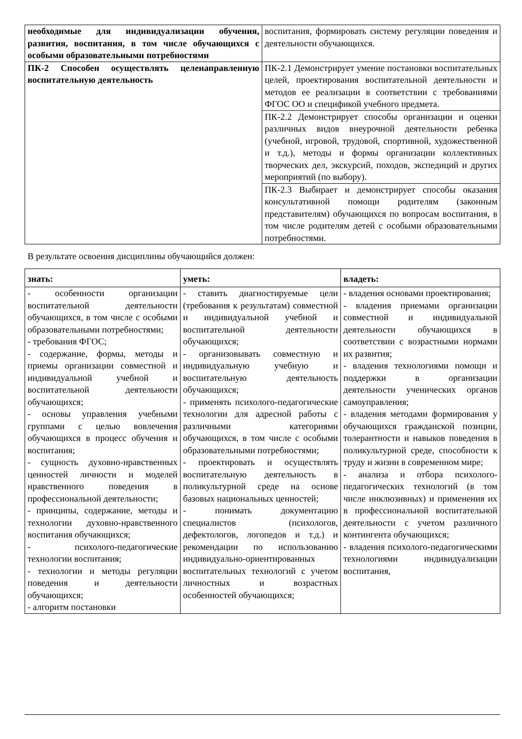| необходимые для индивидуализации обучения, развития, воспитания, в том числе обучающихся с особыми образовательными потребностями | воспитания, формировать систему регуляции поведения и деятельности обучающихся. |
| ПК-2 Способен осуществлять целенаправленную воспитательную деятельность | ПК-2.1 Демонстрирует умение постановки воспитательных целей, проектирования воспитательной деятельности и методов ее реализации в соответствии с требованиями ФГОС ОО и спецификой учебного предмета. |
| | ПК-2.2 Демонстрирует способы организации и оценки различных видов внеурочной деятельности ребенка (учебной, игровой, трудовой, спортивной, художественной и т.д.), методы и формы организации коллективных творческих дел, экскурсий, походов, экспедиций и других мероприятий (по выбору). |
| | ПК-2.3 Выбирает и демонстрирует способы оказания консультативной помощи родителям (законным представителям) обучающихся по вопросам воспитания, в том числе родителям детей с особыми образовательными потребностями. |
В результате освоения дисциплины обучающийся должен:
| знать: | уметь: | владеть: |
| - особенности организации воспитательной деятельности обучающихся, в том числе с особыми образовательными потребностями; - требования ФГОС; - содержание, формы, методы и приемы организации совместной и индивидуальной учебной и воспитательной деятельности обучающихся; - основы управления учебными группами с целью вовлечения обучающихся в процесс обучения и воспитания; - сущность духовно-нравственных ценностей личности и моделей нравственного поведения в профессиональной деятельности; - принципы, содержание, методы и технологии духовно-нравственного воспитания обучающихся; - психолого-педагогические технологии воспитания; - технологии и методы регуляции поведения и деятельности обучающихся; - алгоритм постановки | - ставить диагностируемые цели (требования к результатам) совместной и индивидуальной учебной и воспитательной деятельности обучающихся; - организовывать совместную и индивидуальную учебную и воспитательную деятельность обучающихся; - применять психолого-педагогические технологии для адресной работы с различными категориями обучающихся, в том числе с особыми образовательными потребностями; - проектировать и осуществлять воспитательную деятельность в поликультурной среде на основе базовых национальных ценностей; - понимать документацию специалистов (психологов, дефектологов, логопедов и т.д.) и рекомендации по использованию индивидуально-ориентированных воспитательных технологий с учетом личностных и возрастных особенностей обучающихся; | - владения основами проектирования; - владения приемами организации совместной и индивидуальной деятельности обучающихся в соответствии с возрастными нормами их развития; - владения технологиями помощи и поддержки в организации деятельности ученических органов самоуправления; - владения методами формирования у обучающихся гражданской позиции, толерантности и навыков поведения в поликультурной среде, способности к труду и жизни в современном мире; - анализа и отбора психолого-педагогических технологий (в том числе инклюзивных) и применения их в профессиональной воспитательной деятельности с учетом различного контингента обучающихся; - владения психолого-педагогическими технологиями индивидуализации воспитания, |